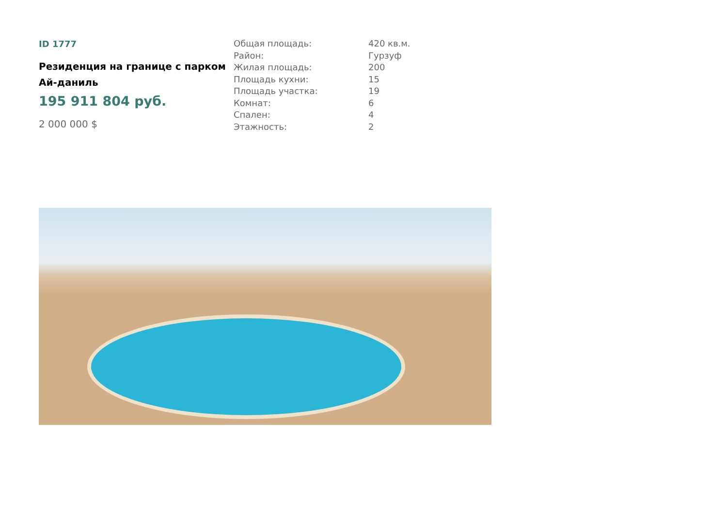ID 1777
Резиденция на границе с парком Ай-даниль
195 911 804 руб.
2 000 000 $
| Общая площадь: | 420 кв.м. |
| Район: | Гурзуф |
| Жилая площадь: | 200 |
| Площадь кухни: | 15 |
| Площадь участка: | 19 |
| Комнат: | 6 |
| Спален: | 4 |
| Этажность: | 2 |